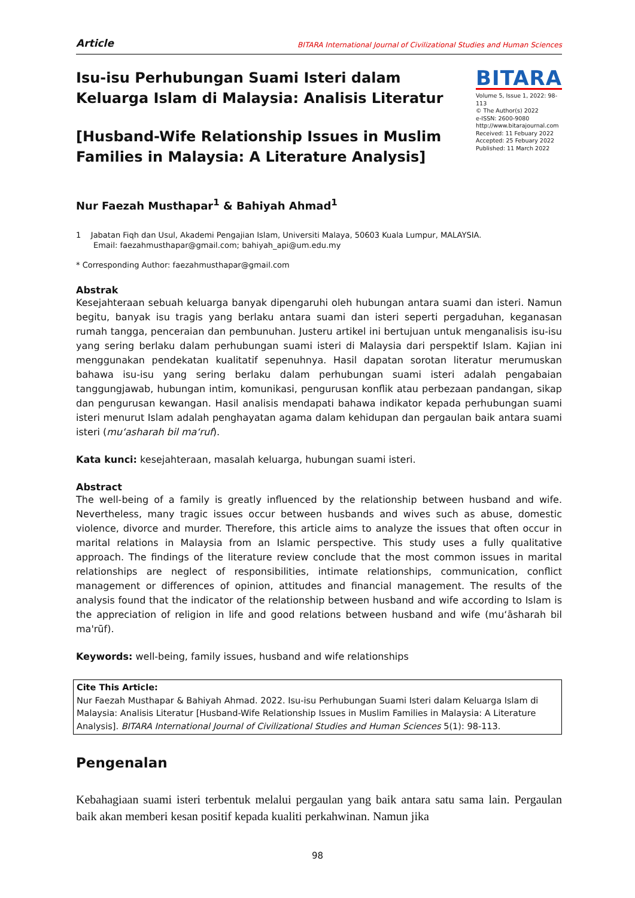Article BITARA International Journal of Civilizational Studies and Human Sciences
Isu-isu Perhubungan Suami Isteri dalam Keluarga Islam di Malaysia: Analisis Literatur
[Husband-Wife Relationship Issues in Muslim Families in Malaysia: A Literature Analysis]
BITARA
Volume 5, Issue 1, 2022: 98-113
© The Author(s) 2022
e-ISSN: 2600-9080
http://www.bitarajournal.com
Received: 11 Febuary 2022
Accepted: 25 Febuary 2022
Published: 11 March 2022
Nur Faezah Musthapar<sup>1</sup> & Bahiyah Ahmad<sup>1</sup>
1 Jabatan Fiqh dan Usul, Akademi Pengajian Islam, Universiti Malaya, 50603 Kuala Lumpur, MALAYSIA.
Email: faezahmusthapar@gmail.com; bahiyah_api@um.edu.my
* Corresponding Author: faezahmusthapar@gmail.com
Abstrak
Kesejahteraan sebuah keluarga banyak dipengaruhi oleh hubungan antara suami dan isteri. Namun begitu, banyak isu tragis yang berlaku antara suami dan isteri seperti pergaduhan, keganasan rumah tangga, penceraian dan pembunuhan. Justeru artikel ini bertujuan untuk menganalisis isu-isu yang sering berlaku dalam perhubungan suami isteri di Malaysia dari perspektif Islam. Kajian ini menggunakan pendekatan kualitatif sepenuhnya. Hasil dapatan sorotan literatur merumuskan bahawa isu-isu yang sering berlaku dalam perhubungan suami isteri adalah pengabaian tanggungjawab, hubungan intim, komunikasi, pengurusan konflik atau perbezaan pandangan, sikap dan pengurusan kewangan. Hasil analisis mendapati bahawa indikator kepada perhubungan suami isteri menurut Islam adalah penghayatan agama dalam kehidupan dan pergaulan baik antara suami isteri (mu‘asharah bil ma‘ruf).
Kata kunci: kesejahteraan, masalah keluarga, hubungan suami isteri.
Abstract
The well-being of a family is greatly influenced by the relationship between husband and wife. Nevertheless, many tragic issues occur between husbands and wives such as abuse, domestic violence, divorce and murder. Therefore, this article aims to analyze the issues that often occur in marital relations in Malaysia from an Islamic perspective. This study uses a fully qualitative approach. The findings of the literature review conclude that the most common issues in marital relationships are neglect of responsibilities, intimate relationships, communication, conflict management or differences of opinion, attitudes and financial management. The results of the analysis found that the indicator of the relationship between husband and wife according to Islam is the appreciation of religion in life and good relations between husband and wife (mu‘āsharah bil ma'rūf).
Keywords: well-being, family issues, husband and wife relationships
Cite This Article:
Nur Faezah Musthapar & Bahiyah Ahmad. 2022. Isu-isu Perhubungan Suami Isteri dalam Keluarga Islam di Malaysia: Analisis Literatur [Husband-Wife Relationship Issues in Muslim Families in Malaysia: A Literature Analysis]. BITARA International Journal of Civilizational Studies and Human Sciences 5(1): 98-113.
Pengenalan
Kebahagiaan suami isteri terbentuk melalui pergaulan yang baik antara satu sama lain. Pergaulan baik akan memberi kesan positif kepada kualiti perkahwinan. Namun jika
98